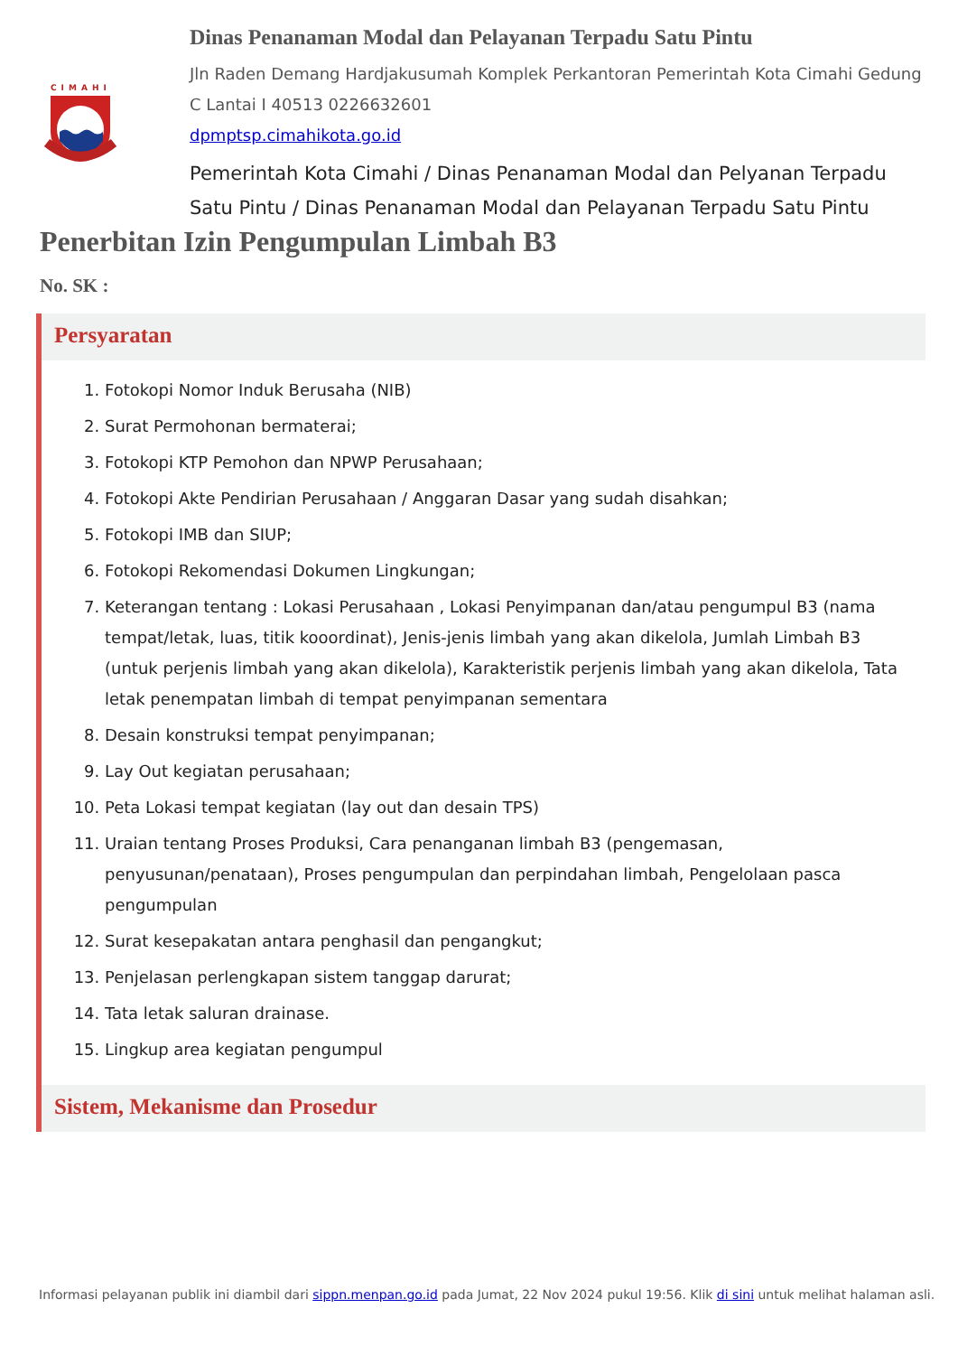CIMAHI
Dinas Penanaman Modal dan Pelayanan Terpadu Satu Pintu
Jln Raden Demang Hardjakusumah Komplek Perkantoran Pemerintah Kota Cimahi Gedung C Lantai I 40513 0226632601
dpmptsp.cimahikota.go.id
Pemerintah Kota Cimahi / Dinas Penanaman Modal dan Pelyanan Terpadu Satu Pintu / Dinas Penanaman Modal dan Pelayanan Terpadu Satu Pintu
Penerbitan Izin Pengumpulan Limbah B3
No. SK :
Persyaratan
1. Fotokopi Nomor Induk Berusaha (NIB)
2. Surat Permohonan bermaterai;
3. Fotokopi KTP Pemohon dan NPWP Perusahaan;
4. Fotokopi Akte Pendirian Perusahaan / Anggaran Dasar yang sudah disahkan;
5. Fotokopi IMB dan SIUP;
6. Fotokopi Rekomendasi Dokumen Lingkungan;
7. Keterangan tentang : Lokasi Perusahaan , Lokasi Penyimpanan dan/atau pengumpul B3 (nama tempat/letak, luas, titik kooordinat), Jenis-jenis limbah yang akan dikelola, Jumlah Limbah B3 (untuk perjenis limbah yang akan dikelola), Karakteristik perjenis limbah yang akan dikelola, Tata letak penempatan limbah di tempat penyimpanan sementara
8. Desain konstruksi tempat penyimpanan;
9. Lay Out kegiatan perusahaan;
10. Peta Lokasi tempat kegiatan (lay out dan desain TPS)
11. Uraian tentang Proses Produksi, Cara penanganan limbah B3 (pengemasan, penyusunan/penataan), Proses pengumpulan dan perpindahan limbah, Pengelolaan pasca pengumpulan
12. Surat kesepakatan antara penghasil dan pengangkut;
13. Penjelasan perlengkapan sistem tanggap darurat;
14. Tata letak saluran drainase.
15. Lingkup area kegiatan pengumpul
Sistem, Mekanisme dan Prosedur
Informasi pelayanan publik ini diambil dari sippn.menpan.go.id pada Jumat, 22 Nov 2024 pukul 19:56. Klik di sini untuk melihat halaman asli.